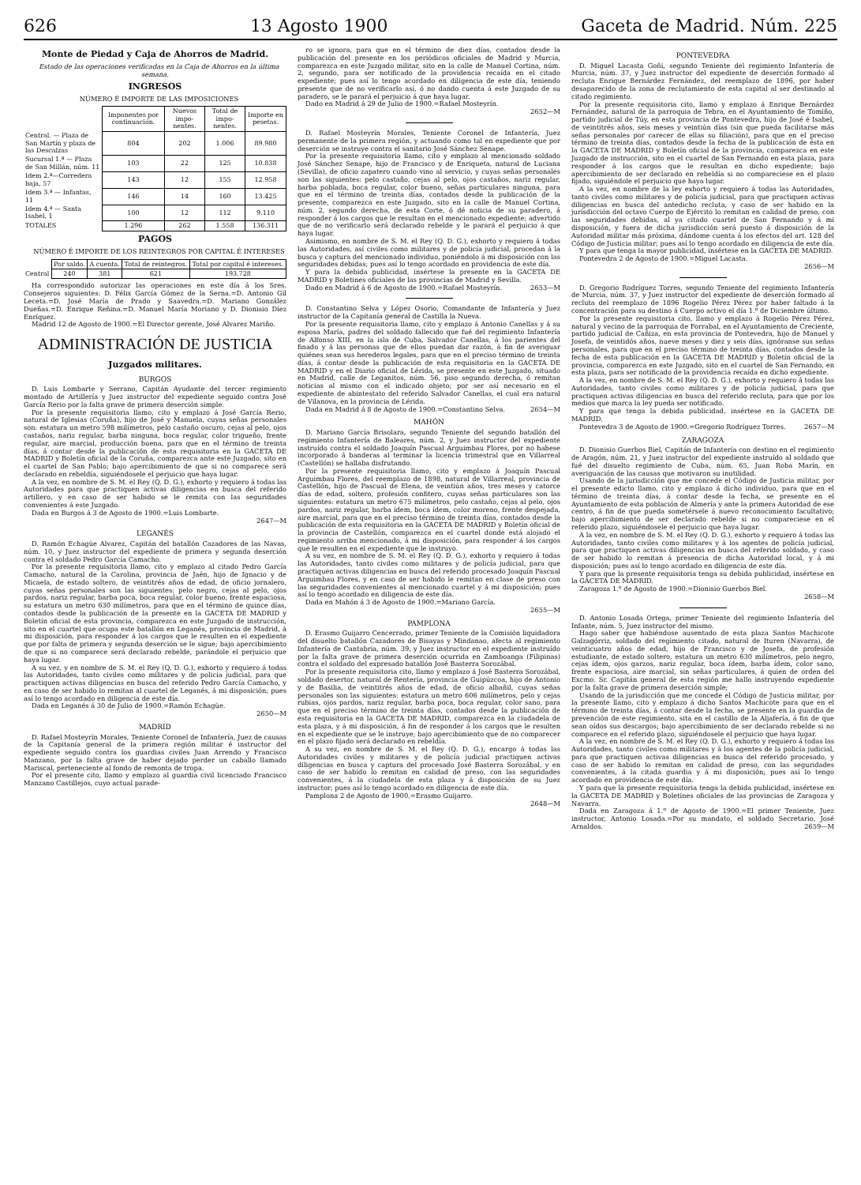626 13 Agosto 1900 Gaceta de Madrid. Núm. 225
Monte de Piedad y Caja de Ahorros de Madrid.
Estado de las operaciones verificadas en la Caja de Ahorros en la última semana.
INGRESOS
NÚMERO É IMPORTE DE LAS IMPOSICIONES
| | Imponentes por continuación. | Nuevos impo-nentes. | Total de impo-nentes. | Importe en pesetas. |
| --- | --- | --- | --- | --- |
| Central. — Plaza de San Martín y plaza de las Descalzas | 804 | 202 | 1.006 | 89.980 |
| Sucursal 1.ª — Plaza de San Millán, núm. 11 | 103 | 22 | 125 | 10.838 |
| Idem 2.ª—Corredera baja, 57 | 143 | 12 | 155 | 12.958 |
| Idem 3.ª — Infantas, 11 | 146 | 14 | 160 | 13.425 |
| Idem 4.ª — Santa Isabel, 1 | 100 | 12 | 112 | 9.110 |
| TOTALES | 1.296 | 262 | 1.558 | 136.311 |
PAGOS
NÚMERO É IMPORTE DE LOS REINTEGROS POR CAPITAL É INTERESES
| | Por saldo. | A cuenta. | Total de reintegros. | Total por capital é intereses. |
| --- | --- | --- | --- | --- |
| Central | 240 | 381 | 621 | 193.728 |
Ha correspondido autorizar las operaciones en este día á los Sres. Consejeros siguientes: D. Félix García Gómez de la Serna.=D. Antonio Gil Leceta.=D. José María de Prado y Saavedra.=D. Mariano González Dueñas.=D. Enrique Reñina.=D. Manuel María Moriano y D. Dionisio Díez Enríquez.
Madrid 12 de Agosto de 1900.=El Director gerente, José Alvarez Mariño.
ADMINISTRACIÓN DE JUSTICIA
Juzgados militares.
BURGOS
D. Luis Lombarte y Serrano, Capitán Ayudante del tercer regimiento montado de Artillería y Juez instructor del expediente seguido contra José García Rerio por la falta grave de primera deserción simple.
Por la presente requisitoria llamo, cito y emplazo á José García Rerio, natural de Iglesias (Coruña), hijo de José y Manuela, cuyas señas personales son: estatura un metro 598 milímetros, pelo castaño oscuro, cejas al pelo, ojos castaños, nariz regular, barba ninguna, boca regular, color trigueño, frente regular, aire marcial, producción buena, para que en el término de treinta días, á contar desde la publicación de esta requisitoria en la GACETA DE MADRID y Boletín oficial de la Coruña, comparezca ante este Juzgado, sito en el cuartel de San Pablo; bajo apercibimiento de que si no comparece será declarado en rebeldía, siguiéndosele el perjuicio que haya lugar.
A la vez, en nombre de S. M. el Rey (Q. D. G.), exhorto y requiero á todas las Autoridades para que practiquen activas diligencias en busca del referido artillero, y en caso de ser habido se le remita con las seguridades convenientes á este Juzgado.
Dada en Burgos á 3 de Agosto de 1900.=Luis Lombarte.
2647—M
LEGANÉS
D. Ramón Echagüe Alvarez, Capitán del batallón Cazadores de las Navas, núm. 10, y Juez instructor del expediente de primera y segunda deserción contra el soldado Pedro García Camacho.
Por la presente requisitoria llamo, cito y emplazo al citado Pedro García Camacho, natural de la Carolina, provincia de Jaén, hijo de Ignacio y de Micaela, de estado soltero, de veintitrés años de edad, de oficio jornalero, cuyas señas personales son las siguientes: pelo negro, cejas al pelo, ojos pardos, nariz regular, barba poca, boca regular, color bueno, frente espaciosa, su estatura un metro 630 milímetros, para que en el término de quince días, contados desde la publicación de la presente en la GACETA DE MADRID y Boletín oficial de esta provincia, comparezca en este Juzgado de instrucción, sito en el cuartel que ocupa este batallón en Leganés, provincia de Madrid, á mi disposición, para responder á los cargos que le resulten en el expediente que por falta de primera y segunda deserción se le sigue; bajo apercibimiento de que si no comparece será declarado rebelde, parándole el perjuicio que haya lugar.
A su vez, y en nombre de S. M. el Rey (Q. D. G.), exhorto y requiero á todas las Autoridades, tanto civiles como militares y de policía judicial, para que practiquen activas diligencias en busca del referido Pedro García Camacho, y en caso de ser habido lo remitan al cuartel de Leganés, á mi disposición; pues así lo tengo acordado en diligencia de este día.
Dada en Leganés á 30 de Julio de 1900.=Ramón Echagüe.
2650—M
MADRID
D. Rafael Mosteyrín Morales, Teniente Coronel de Infantería, Juez de causas de la Capitanía general de la primera región militar é instructor del expediente seguido contra los guardias civiles Juan Arrendo y Francisco Manzano, por la falta grave de haber dejado perder un caballo llamado Mariscal, perteneciente al fondo de remonta de tropa.
Por el presente cito, llamo y emplazo al guardia civil licenciado Francisco Manzano Castillejos, cuyo actual parade-
ro se ignora, para que en el término de diez días, contados desde la publicación del presente en los periódicos oficiales de Madrid y Murcia, comparezca en este Juzgado militar, sito en la calle de Manuel Cortina, núm. 2, segundo, para ser notificado de la providencia recaída en el citado expediente; pues así lo tengo acordado en diligencia de este día, teniendo presente que de no verificarlo así, ó no dando cuenta á este Juzgado de su paradero, se le parará el perjuicio á que haya lugar.
Dado en Madrid á 29 de Julio de 1900.=Rafael Mosteyrín.
2652—M
D. Rafael Mosteyrín Morales, Teniente Coronel de Infantería, Juez permanente de la primera región, y actuando como tal en expediente que por deserción se instruye contra el sanitario José Sánchez Senape.
Por la presente requisitoria llamo, cito y emplazo al mencionado soldado José Sánchez Senape, hijo de Francisco y de Enriqueta, natural de Luciana (Sevilla), de oficio zapatero cuando vino al servicio, y cuyas señas personales son las siguientes: pelo castaño, cejas al pelo, ojos castaños, nariz regular, barba poblada, boca regular, color bueno, señas particulares ninguna, para que en el término de treinta días, contados desde la publicación de la presente, comparezca en este Juzgado, sito en la calle de Manuel Cortina, núm. 2, segundo derecha, de esta Corte, ó dé noticia de su paradero, á responder á los cargos que le resultan en el mencionado expediente; advertido que de no verificarlo será declarado rebelde y le parará el perjuicio á que haya lugar.
Asimismo, en nombre de S. M. el Rey (Q. D. G.), exhorto y requiero á todas las Autoridades, así civiles como militares y de policía judicial, procedan á la busca y captura del mencionado individuo, poniéndolo á mi disposición con las seguridades debidas; pues así lo tengo acordado en providencia de este día.
Y para la debida publicidad, insértese la presente en la GACETA DE MADRID y Boletines oficiales de las provincias de Madrid y Sevilla.
Dado en Madrid á 6 de Agosto de 1900.=Rafael Mosteyrín. 2653—M
D. Constantino Selva y López Osorio, Comandante de Infantería y Juez instructor de la Capitanía general de Castilla la Nueva.
Por la presente requisitoria llamo, cito y emplazo á Antonio Canellas y á su esposa María, padres del soldado fallecido que fué del regimiento Infantería de Alfonso XIII, en la isla de Cuba, Salvador Canellas, á los parientes del finado y á las personas que de ellos puedan dar razón, á fin de averiguar quiénes sean sus herederos legales, para que en el preciso término de treinta días, á contar desde la publicación de esta requisitoria en la GACETA DE MADRID y en el Diario oficial de Lérida, se presente en este Juzgado, situado en Madrid, calle de Leganitos, núm. 56, piso segundo derecha, ó remitan noticias al mismo con el indicado objeto; por ser así necesario en el expediente de abintestato del referido Salvador Canellas, el cual era natural de Vilanova, en la provincia de Lérida.
Dada en Madrid á 8 de Agosto de 1900.=Constantino Selva. 2654—M
MAHÓN
D. Mariano García Brisolara, segundo Teniente del segundo batallón del regimiento Infantería de Baleares, núm. 2, y Juez instructor del expediente instruído contra el soldado Joaquín Pascual Arguimbau Flores, por no habese incorporado á banderas al terminar la licencia trimestral que en Villarreal (Castellón) se hallaba disfrutando.
Por la presente requisitoria llamo, cito y emplazo á Joaquín Pascual Arguimbau Flores, del reemplazo de 1898, natural de Villarreal, provincia de Castellón, hijo de Pascual de Elena, de veintiún años, tres meses y catorce días de edad, soltero, profesión confitero, cuyas señas particulares son las siguientes: estatura un metro 675 milímetros, pelo castaño, cejas al pelo, ojos pardos, nariz regular, barba ídem, boca ídem, color moreno, frente despejada, aire marcial, para que en el preciso término de treinta días, contados desde la publicación de esta requisitoria en la GACETA DE MADRID y Boletín oficial de la provincia de Castellón, comparezca en el cuartel donde está alojado el regimiento arriba mencionado, á mi disposición, para responder á los cargos que le resulten en el expediente que le instruyo.
A su vez, en nombre de S. M. el Rey (Q. D. G.), exhorto y requiero á todas las Autoridades, tanto civiles como militares y de policía judicial, para que practiquen activas diligencias en busca del referido procesado Joaquín Pascual Arguimbau Flores, y en caso de ser habido le remitan en clase de preso con las seguridades convenientes al mencionado cuartel y á mi disposición; pues así lo tengo acordado en diligencia de este día.
Dada en Mahón á 3 de Agosto de 1900.=Mariano García.
2655—M
PAMPLONA
D. Erasmo Guijarro Cencerrado, primer Teniente de la Comisión liquidadora del disuelto batallón Cazadores de Bisayas y Mindanao, afecta al regimiento Infantería de Cantabria, núm. 39, y Juez instructor en el expediente instruído por la falta grave de primera deserción ocurrida en Zamboanga (Filipinas) contra el soldado del expresado batallón José Basterra Sorozábal.
Por la presente requisitoria cito, llamo y emplazo á José Basterra Sorozábal, soldado desertor, natural de Rentería, provincia de Guipúzcoa, hijo de Antonio y de Basilia, de veintitrés años de edad, de oficio albañil, cuyas señas personales son las siguientes: estatura un metro 606 milímetros, pelo y cejas rubias, ojos pardos, nariz regular, barba poca, boca regular, color sano, para que en el preciso término de treinta días, contados desde la publicación de esta requisitoria en la GACETA DE MADRID, comparezca en la ciudadela de esta plaza, y á mi disposición, á fin de responder á los cargos que le resulten en el expediente que se le instruye; bajo apercibimiento que de no comparecer en el plazo fijado será declarado en rebeldía.
A su vez, en nombre de S. M. el Rey (Q. D. G.), encargo á todas las Autoridades civiles y militares y de policía judicial practiquen activas diligencias en busca y captura del procesado José Basterra Sorozábal, y en caso de ser habido lo remitan en calidad de preso, con las seguridades convenientes, á la ciudadela de esta plaza y á disposición de su Juez instructor; pues así lo tengo acordado en diligencia de este día.
Pamplona 2 de Agosto de 1900.=Erasmo Guijarro.
2648—M
PONTEVEDRA
D. Miguel Lacasta Goñi, segundo Teniente del regimiento Infantería de Murcia, núm. 37, y Juez instructor del expediente de deserción formado al recluta Enrique Bernárdez Fernández, del reemplazo de 1896, por haber desaparecido de la zona de reclutamiento de esta capital al ser destinado al citado regimiento.
Por la presente requisitoria cito, llamo y emplazo á Enrique Bernárdez Fernández, natural de la parroquia de Tebra, en el Ayuntamiento de Tomiño, partido judicial de Túy, en esta provincia de Pontevedra, hijo de José é Isabel, de veintitrés años, seis meses y veintiún días (sin que pueda facilitarse más señas personales por carecer de ellas su filiación), para que en el preciso término de treinta días, contados desde la fecha de la publicación de ésta en la GACETA DE MADRID y Boletín oficial de la provincia, comparezca en este Juzgado de instrucción, sito en el cuartel de San Fernando en esta plaza, para responder á los cargos que le resultan en dicho expediente; bajo apercibimiento de ser declarado en rebeldía si no compareciese en el plazo fijado, siguiéndole el perjuicio que haya lugar.
A la vez, en nombre de la ley exhorto y requiero á todas las Autoridades, tanto civiles como militares y de policía judicial, para que practiquen activas diligencias en busca del antedicho recluta, y caso de ser habido en la jurisdicción del octavo Cuerpo de Ejército lo remitan en calidad de preso, con las seguridades debidas, al ya citado cuartel de San Fernando y á mi disposición, y fuera de dicha jurisdicción será puesto á disposición de la Autoridad militar más próxima, dándome cuenta á los efectos del art. 128 del Código de Justicia militar; pues así lo tengo acordado en diligencia de este día.
Y para que tenga la mayor publicidad, insértese en la GACETA DE MADRID.
Pontevedra 2 de Agosto de 1900.=Miguel Lacasta.
2656—M
D. Gregorio Rodríguez Torres, segundo Teniente del regimiento Infantería de Murcia, núm. 37, y Juez instructor del expediente de deserción formado al recluta del reemplazo de 1896 Rogelio Pérez Pérez por haber faltado á la concentración para su destino á Cuerpo activo el día 1.º de Diciembre último.
Por la presente requisitoria cito, llamo y emplazo á Rogelio Pérez Pérez, natural y vecino de la parroquia de Forrabal, en el Ayuntamiento de Creciente, partido judicial de Cañiza, en esta provincia de Pontevedra, hijo de Manuel y Josefa, de veintidós años, nueve meses y diez y seis días, ignóranse sus señas personales, para que en el preciso término de treinta días, contados desde la fecha de esta publicación en la GACETA DE MADRID y Boletín oficial de la provincia, comparezca en este Juzgado, sito en el cuartel de San Fernando, en esta plaza, para ser notificado de la providencia recaída en dicho expediente.
A la vez, en nombre de S. M. el Rey (Q. D. G.), exhorto y requiero á todas las Autoridades, tanto civiles como militares y de policía judicial, para que practiquen activas diligencias en busca del referido recluta, para que por los medios que marca la ley pueda ser notificado.
Y para que tenga la debida publicidad, insértese en la GACETA DE MADRID.
Pontevedra 3 de Agosto de 1900.=Gregorio Rodríguez Torres. 2657—M
ZARAGOZA
D. Dionisio Guerbos Biel, Capitán de Infantería con destino en el regimiento de Aragón, núm. 21, y Juez instructor del expediente instruído al soldado que fué del disuelto regimiento de Cuba, núm. 65, Juan Roba Marín, en averiguación de las causas que motivaron su inutilidad.
Usando de la jurisdicción que me concede el Código de Justicia militar, por el presente edicto llamo, cito y emplazo á dicho individuo, para que en el término de treinta días, á contar desde la fecha, se presente en el Ayuntamiento de esta población de Almería y ante la primera Autoridad de ese centro, á fin de que pueda sometérsele á nuevo reconocimiento facultativo; bajo apercibimiento de ser declarado rebelde si no compareciese en el referido plazo, siguiéndosele el perjuicio que haya lugar.
A la vez, en nombre de S. M. el Rey (Q. D. G.), exhorto y requiero á todas las Autoridades, tanto civiles como militares y á los agentes de policía judicial, para que practiquen activas diligencias en busca del referido soldado, y caso de ser habido lo remitan á presencia de dicha Autoridad local, y á mi disposición; pues así lo tengo acordado en diligencia de este día.
Y para que la presente requisitoria tenga su debida publicidad, insértese en la GACETA DE MADRID.
Zaragoza 1.º de Agosto de 1900.=Dionisio Guerbos Biel.
2658—M
D. Antonio Losada Ortega, primer Teniente del regimiento Infantería del Infante, núm. 5, Juez instructor del mismo.
Hago saber que habiéndose ausentado de esta plaza Santos Machicote Galzagórriz, soldado del regimiento citado, natural de Ituren (Navarra), de veinticuatro años de edad, hijo de Francisco y de Josefa, de profesión estudiante, de estado soltero, estatura un metro 630 milímetros, pelo negro, cejas ídem, ojos garzos, nariz regular, boca ídem, barba ídem, color sano, frente espaciosa, aire marcial, sin señas particulares, á quien de orden del Excmo. Sr. Capitán general de esta región me hallo instruyendo expediente por la falta grave de primera deserción simple;
Usando de la jurisdicción que me concede el Código de Justicia militar, por la presente llamo, cito y emplazo á dicho Santos Machicote para que en el término de treinta días, á contar desde la fecha, se presente en la guardia de prevención de este regimiento, sita en el castillo de la Aljafería, á fin de que sean oídos sus descargos; bajo apercibimiento de ser declarado rebelde si no comparece en el referido plazo, siguiéndosele el perjuicio que haya lugar.
A la vez, en nombre de S. M. el Rey (Q. D. G.), exhorto y requiero á todas las Autoridades, tanto civiles como militares y á los agentes de la policía judicial, para que practiquen activas diligencias en busca del referido procesado, y caso de ser habido lo remitan en calidad de preso, con las seguridades convenientes, á la citada guardia y á mi disposición; pues así lo tengo acordado en providencia de este día.
Y para que la presente requisitoria tenga la debida publicidad, insértese en la GACETA DE MADRID y Boletines oficiales de las provincias de Zaragoza y Navarra.
Dada en Zaragoza á 1.º de Agosto de 1900.=El primer Teniente, Juez instructor, Antonio Losada.=Por su mandato, el soldado Secretario, José Arnaldos. 2659—M